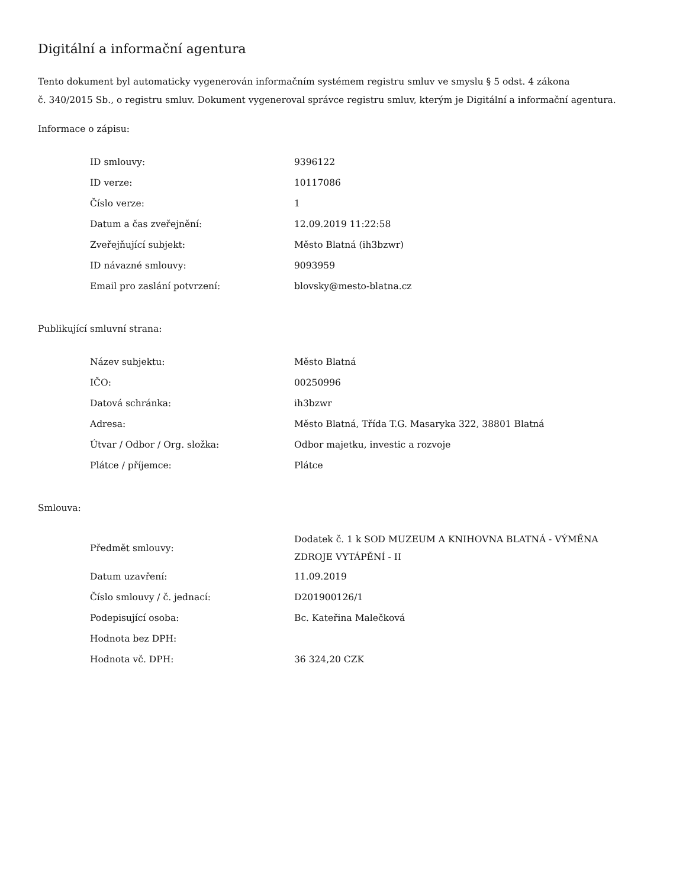Digitální a informační agentura
Tento dokument byl automaticky vygenerován informačním systémem registru smluv ve smyslu § 5 odst. 4 zákona
č. 340/2015 Sb., o registru smluv. Dokument vygeneroval správce registru smluv, kterým je Digitální a informační agentura.
Informace o zápisu:
| ID smlouvy: | 9396122 |
| ID verze: | 10117086 |
| Číslo verze: | 1 |
| Datum a čas zveřejnění: | 12.09.2019 11:22:58 |
| Zveřejňující subjekt: | Město Blatná (ih3bzwr) |
| ID návazné smlouvy: | 9093959 |
| Email pro zaslání potvrzení: | blovsky@mesto-blatna.cz |
Publikující smluvní strana:
| Název subjektu: | Město Blatná |
| IČO: | 00250996 |
| Datová schránka: | ih3bzwr |
| Adresa: | Město Blatná, Třída T.G. Masaryka 322, 38801 Blatná |
| Útvar / Odbor / Org. složka: | Odbor majetku, investic a rozvoje |
| Plátce / příjemce: | Plátce |
Smlouva:
| Předmět smlouvy: | Dodatek č. 1 k SOD MUZEUM A KNIHOVNA BLATNÁ - VÝMĚNA ZDROJE VYTÁPĚNÍ - II |
| Datum uzavření: | 11.09.2019 |
| Číslo smlouvy / č. jednací: | D201900126/1 |
| Podepisující osoba: | Bc. Kateřina Malečková |
| Hodnota bez DPH: | |
| Hodnota vč. DPH: | 36 324,20 CZK |